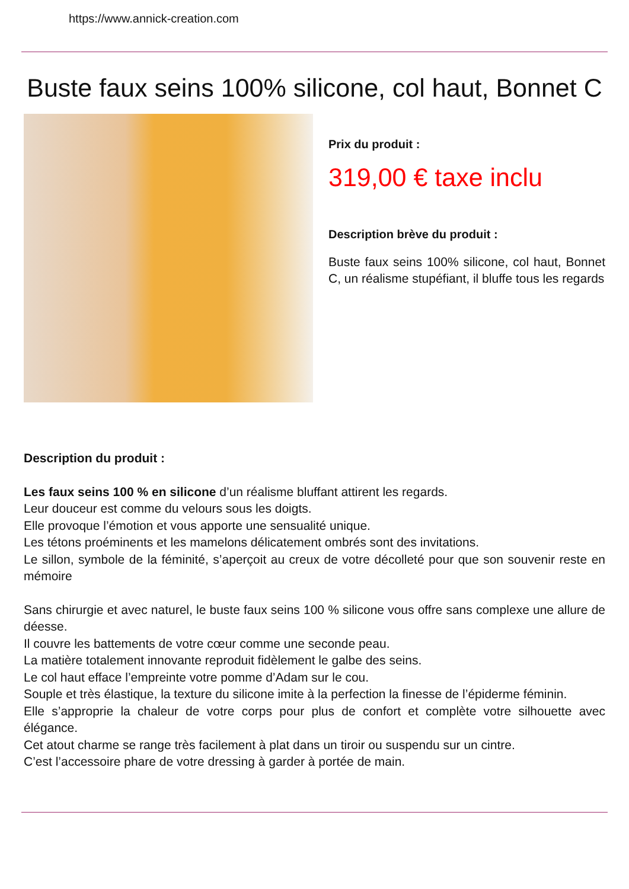https://www.annick-creation.com
Buste faux seins 100% silicone, col haut, Bonnet C
Prix du produit :
319,00 € taxe inclu
Description brève du produit :
Buste faux seins 100% silicone, col haut, Bonnet C, un réalisme stupéfiant, il bluffe tous les regards
Description du produit :
Les faux seins 100 % en silicone d’un réalisme bluffant attirent les regards.
Leur douceur est comme du velours sous les doigts.
Elle provoque l’émotion et vous apporte une sensualité unique.
Les tétons proéminents et les mamelons délicatement ombrés sont des invitations.
Le sillon, symbole de la féminité, s’aperçoit au creux de votre décolleté pour que son souvenir reste en mémoire
Sans chirurgie et avec naturel, le buste faux seins 100 % silicone vous offre sans complexe une allure de déesse.
Il couvre les battements de votre cœur comme une seconde peau.
La matière totalement innovante reproduit fidèlement le galbe des seins.
Le col haut efface l’empreinte votre pomme d’Adam sur le cou.
Souple et très élastique, la texture du silicone imite à la perfection la finesse de l’épiderme féminin.
Elle s’approprie la chaleur de votre corps pour plus de confort et complète votre silhouette avec élégance.
Cet atout charme se range très facilement à plat dans un tiroir ou suspendu sur un cintre.
C’est l’accessoire phare de votre dressing à garder à portée de main.